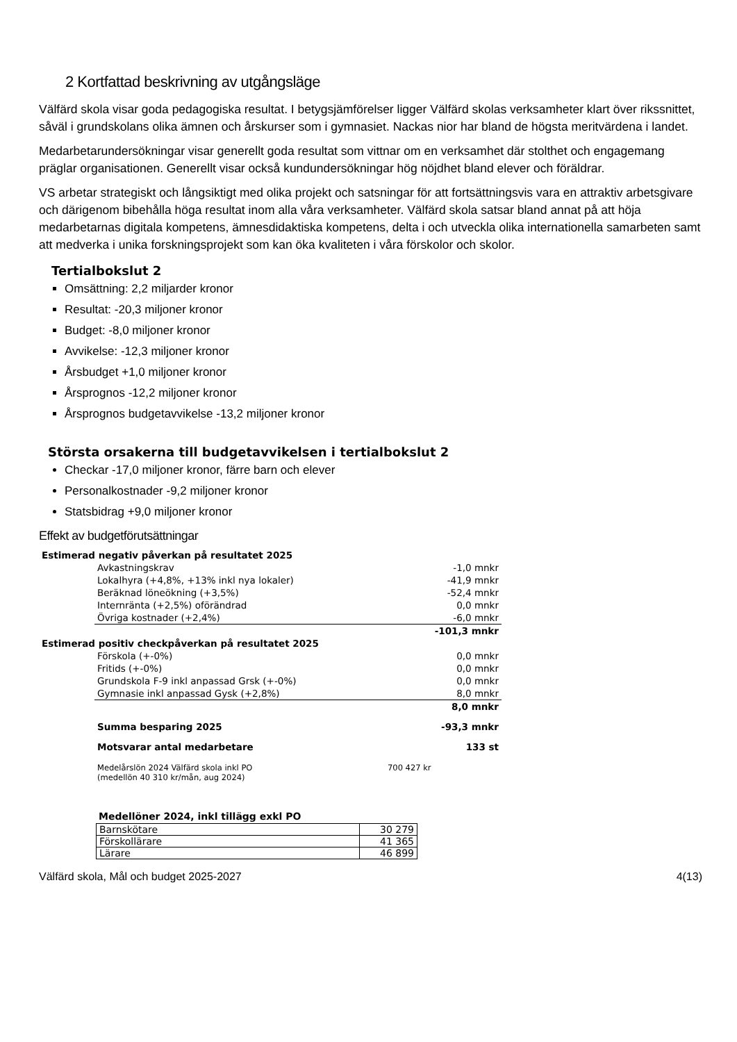2 Kortfattad beskrivning av utgångsläge
Välfärd skola visar goda pedagogiska resultat. I betygsjämförelser ligger Välfärd skolas verksamheter klart över rikssnittet, såväl i grundskolans olika ämnen och årskurser som i gymnasiet. Nackas nior har bland de högsta meritvärdena i landet.
Medarbetarundersökningar visar generellt goda resultat som vittnar om en verksamhet där stolthet och engagemang präglar organisationen. Generellt visar också kundundersökningar hög nöjdhet bland elever och föräldrar.
VS arbetar strategiskt och långsiktigt med olika projekt och satsningar för att fortsättningsvis vara en attraktiv arbetsgivare och därigenom bibehålla höga resultat inom alla våra verksamheter. Välfärd skola satsar bland annat på att höja medarbetarnas digitala kompetens, ämnesdidaktiska kompetens, delta i och utveckla olika internationella samarbeten samt att medverka i unika forskningsprojekt som kan öka kvaliteten i våra förskolor och skolor.
Tertialbokslut 2
Omsättning: 2,2 miljarder kronor
Resultat: -20,3 miljoner kronor
Budget: -8,0 miljoner kronor
Avvikelse: -12,3 miljoner kronor
Årsbudget +1,0 miljoner kronor
Årsprognos -12,2 miljoner kronor
Årsprognos budgetavvikelse -13,2 miljoner kronor
Största orsakerna till budgetavvikelsen i tertialbokslut 2
Checkar -17,0 miljoner kronor, färre barn och elever
Personalkostnader -9,2 miljoner kronor
Statsbidrag +9,0 miljoner kronor
Effekt av budgetförutsättningar
| Estimerad negativ påverkan på resultatet 2025 | | |
| | Avkastningskrav | -1,0 mnkr |
| | Lokalhyra (+4,8%, +13% inkl nya lokaler) | -41,9 mnkr |
| | Beräknad löneökning (+3,5%) | -52,4 mnkr |
| | Internränta (+2,5%) oförändrad | 0,0 mnkr |
| | Övriga kostnader (+2,4%) | -6,0 mnkr |
| | | -101,3 mnkr |
| Estimerad positiv checkpåverkan på resultatet 2025 | | |
| | Förskola (+-0%) | 0,0 mnkr |
| | Fritids (+-0%) | 0,0 mnkr |
| | Grundskola F-9 inkl anpassad Grsk (+-0%) | 0,0 mnkr |
| | Gymnasie inkl anpassad Gysk (+2,8%) | 8,0 mnkr |
| | | 8,0 mnkr |
| | Summa besparing 2025 | -93,3 mnkr |
| | Motsvarar antal medarbetare | 133 st |
| | Medelårslön 2024 Välfärd skola inkl PO (medellön 40 310 kr/mån, aug 2024) | 700 427 kr |
Medellöner 2024, inkl tillägg exkl PO
| Barnskötare | 30 279 |
| Förskollärare | 41 365 |
| Lärare | 46 899 |
Välfärd skola, Mål och budget 2025-2027 4(13)